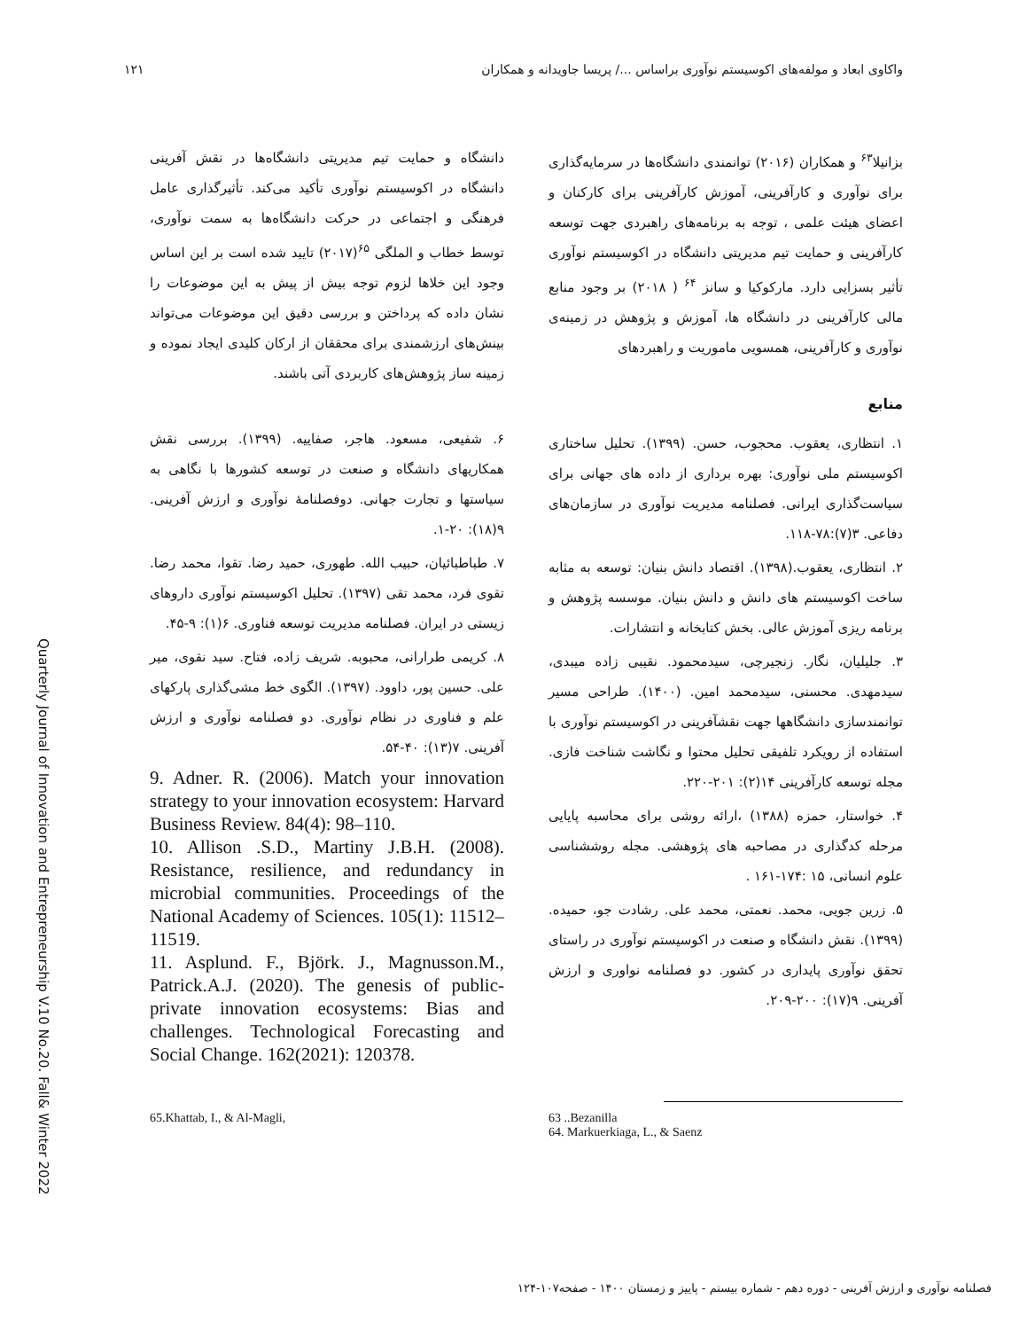واکاوی ابعاد و مولفه‌های اکوسیستم نوآوری براساس .../ پریسا جاویدانه و همکاران ۱۲۱
بزانیلا<sup>۶۳</sup> و همکاران (۲۰۱۶) توانمندی دانشگاه‌ها در سرمایه‌گذاری برای نوآوری و کارآفرینی، آموزش کارآفرینی برای کارکنان و اعضای هیئت علمی ، توجه به برنامه‌های راهبردی جهت توسعه کارآفرینی و حمایت تیم مدیریتی دانشگاه در اکوسیستم نوآوری تأثیر بسزایی دارد. مارکوکیا و سانز <sup>۶۴</sup> ( ۲۰۱۸) بر وجود منابع مالی کارآفرینی در دانشگاه ها، آموزش و پژوهش در زمینه‌ی نوآوری و کارآفرینی، همسویی ماموریت و راهبردهای
منابع
۱. انتظاری، یعقوب. محجوب، حسن. (۱۳۹۹). تحلیل ساختاری اکوسیستم ملی نوآوری: بهره برداری از داده های جهانی برای سیاست‌گذاری ایرانی. فصلنامه مدیریت نوآوری در سازمان‌های دفاعی. ۳(۷):۷۸-۱۱۸.
۲. انتظاری، یعقوب.(۱۳۹۸). اقتصاد دانش بنیان: توسعه به مثابه ساخت اکوسیستم های دانش و دانش بنیان. موسسه پژوهش و برنامه ریزی آموزش عالی. بخش کتابخانه و انتشارات.
۳. جلیلیان، نگار. زنجیرچی، سیدمحمود. نقیبی زاده میبدی، سیدمهدی. محسنی، سیدمحمد امین. (۱۴۰۰). طراحی مسیر توانمندسازی دانشگاهها جهت نقشآفرینی در اکوسیستم نوآوری با استفاده از رویکرد تلفیقی تحلیل محتوا و نگاشت شناخت فازی. مجله توسعه کارآفرینی ۱۴(۲): ۲۰۱-۲۲۰.
۴. خواستار، حمزه (۱۳۸۸) ،ارائه روشی برای محاسبه پایایی مرحله کدگذاری در مصاحبه های پژوهشی. مجله روششناسی علوم انسانی، ۱۵ :۱۷۴-۱۶۱ .
۵. زرین جویی، محمد. نعمتی، محمد علی. رشادت جو، حمیده. (۱۳۹۹). نقش دانشگاه و صنعت در اکوسیستم نوآوری در راستای تحقق نوآوری پایداری در کشور. دو فصلنامه نواوری و ارزش آفرینی. ۹(۱۷): ۲۰۰-۲۰۹.
دانشگاه و حمایت تیم مدیریتی دانشگاه‌ها در نقش آفرینی دانشگاه در اکوسیستم نوآوری تأکید می‌کند. تأثیرگذاری عامل فرهنگی و اجتماعی در حرکت دانشگاه‌ها به سمت نوآوری، توسط خطاب و الملگی <sup>۶۵</sup>(۲۰۱۷) تایید شده است بر این اساس وجود این خلاها لزوم توجه بیش از پیش به این موضوعات را نشان داده که پرداختن و بررسی دقیق این موضوعات می‌تواند بینش‌های ارزشمندی برای محققان از ارکان کلیدی ایجاد نموده و زمینه ساز پژوهش‌های کاربردی آتی باشند.
۶. شفیعی، مسعود. هاجر، صفاییه. (۱۳۹۹). بررسی نقش همکاریهای دانشگاه و صنعت در توسعه کشورها با نگاهی به سیاستها و تجارت جهانی. دوفصلنامهٔ نوآوری و ارزش آفرینی. ۹(۱۸): ۲۰-۱.
۷. طباطبائیان، حبیب الله. طهوری، حمید رضا. تقوا، محمد رضا. تقوی فرد، محمد تقی (۱۳۹۷). تحلیل اکوسیستم نوآوری داروهای زیستی در ایران. فصلنامه مدیریت توسعه فناوری. ۶(۱): ۹-۴۵.
۸. کریمی طرارانی، محبوبه. شریف زاده، فتاح. سید نقوی، میر علی. حسین پور، داوود. (۱۳۹۷). الگوی خط مشی‌گذاری پارکهای علم و فناوری در نظام نوآوری. دو فصلنامه نوآوری و ارزش آفرینی. ۷(۱۳): ۴۰-۵۴.
9. Adner. R. (2006). Match your innovation strategy to your innovation ecosystem: Harvard Business Review. 84(4): 98–110.
10. Allison .S.D., Martiny J.B.H. (2008). Resistance, resilience, and redundancy in microbial communities. Proceedings of the National Academy of Sciences. 105(1): 11512–11519.
11. Asplund. F., Björk. J., Magnusson.M., Patrick.A.J. (2020). The genesis of public-private innovation ecosystems: Bias and challenges. Technological Forecasting and Social Change. 162(2021): 120378.
63 ..Bezanilla
64. Markuerkiaga, L., & Saenz
65.Khattab, I., & Al-Magli,
Quarterly Journal of Innovation and Entrepreneurship V.10 No.20. Fall& Winter 2022
فصلنامه نوآوری و ارزش آفرینی - دوره دهم - شماره بیستم - پاییز و زمستان ۱۴۰۰ - صفحه۱۰۷-۱۲۴